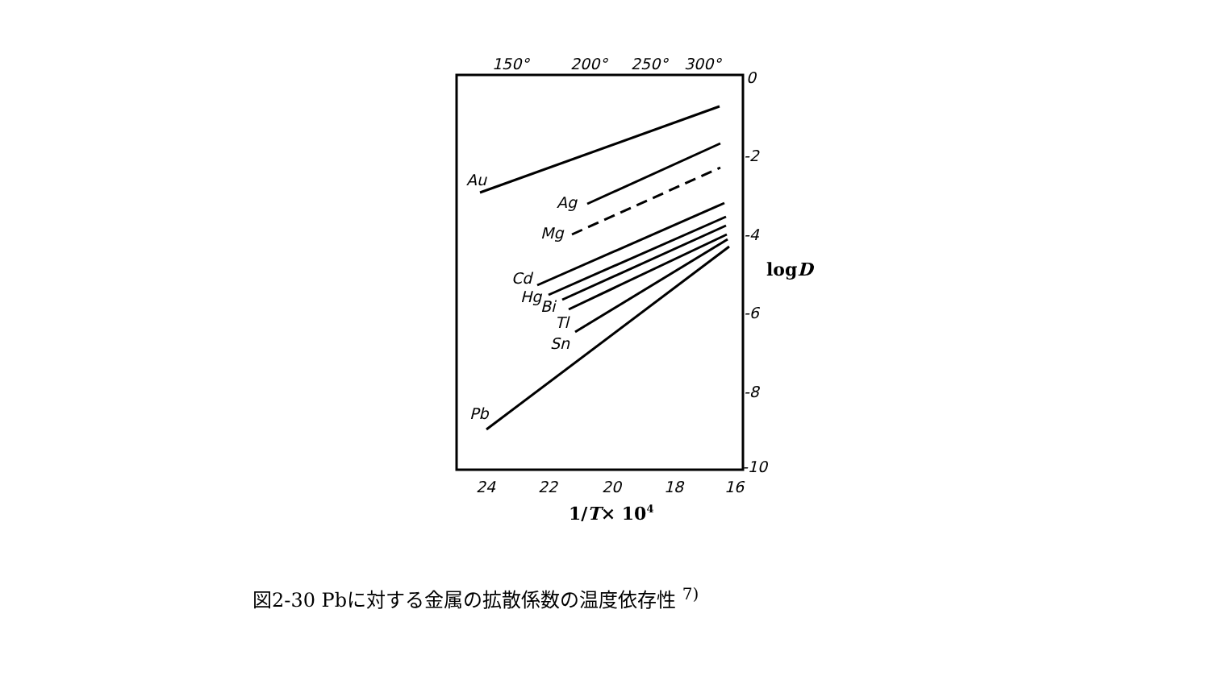150°
200°
250°
300°
0
-2
-4
-6
-8
-10
24
22
20
18
16
Au
Ag
Mg
Cd
Hg
Bi
Tl
Sn
Pb
logD
1/T× 104
図2-30 Pbに対する金属の拡散係数の温度依存性 <sup>7)</sup>